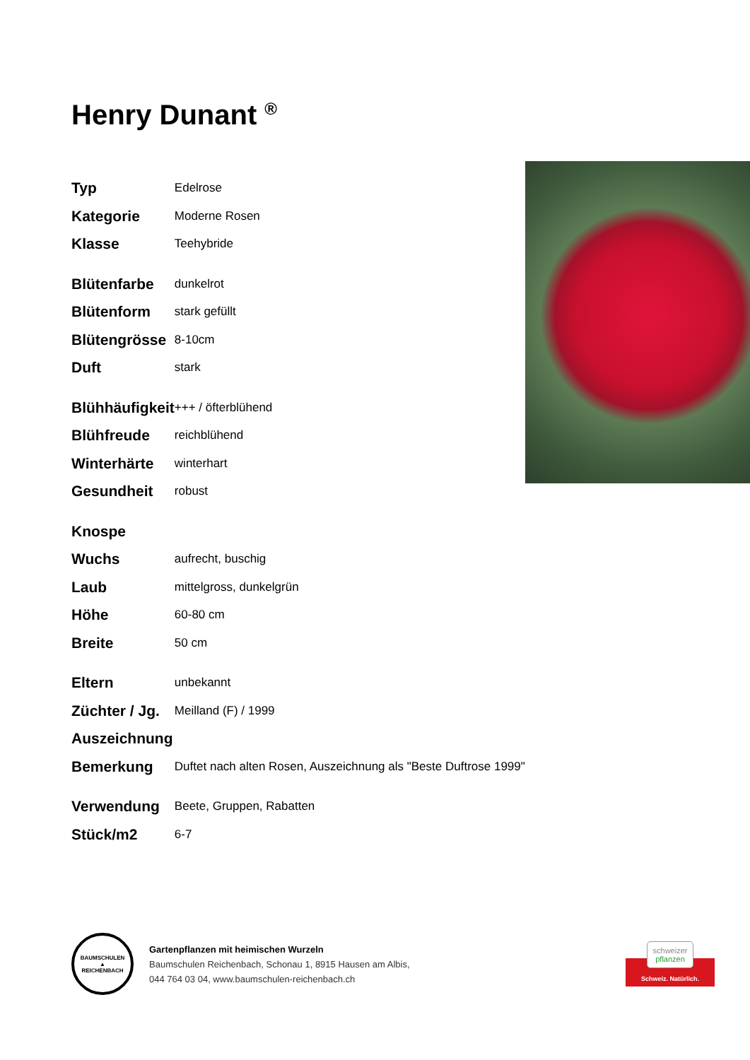Henry Dunant <sup>®</sup>
| Typ | Edelrose |
| Kategorie | Moderne Rosen |
| Klasse | Teehybride |
| Blütenfarbe | dunkelrot |
| Blütenform | stark gefüllt |
| Blütengrösse | 8-10cm |
| Duft | stark |
| Blühhäufigkeit | +++ / öfterblühend |
| Blühfreude | reichblühend |
| Winterhärte | winterhart |
| Gesundheit | robust |
| Knospe | |
| Wuchs | aufrecht, buschig |
| Laub | mittelgross, dunkelgrün |
| Höhe | 60-80 cm |
| Breite | 50 cm |
| Eltern | unbekannt |
| Züchter / Jg. | Meilland (F) / 1999 |
| Auszeichnung | |
| Bemerkung | Duftet nach alten Rosen, Auszeichnung als "Beste Duftrose 1999" |
| Verwendung | Beete, Gruppen, Rabatten |
| Stück/m2 | 6-7 |
BAUMSCHULEN
▲
REICHENBACH
Gartenpflanzen mit heimischen Wurzeln
Baumschulen Reichenbach, Schonau 1, 8915 Hausen am Albis,
044 764 03 04, www.baumschulen-reichenbach.ch
schweizer
pflanzen
Schweiz. Natürlich.